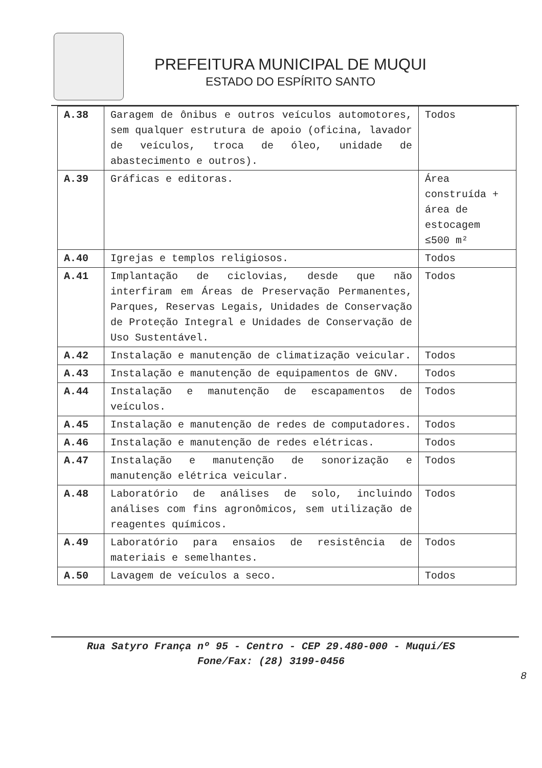PREFEITURA MUNICIPAL DE MUQUI
ESTADO DO ESPÍRITO SANTO
| A.38 | Garagem de ônibus e outros veículos automotores, sem qualquer estrutura de apoio (oficina, lavador de veículos, troca de óleo, unidade de abastecimento e outros). | Todos |
| A.39 | Gráficas e editoras. | Área construída + área de estocagem ≤500 m² |
| A.40 | Igrejas e templos religiosos. | Todos |
| A.41 | Implantação de ciclovias, desde que não interfiram em Áreas de Preservação Permanentes, Parques, Reservas Legais, Unidades de Conservação de Proteção Integral e Unidades de Conservação de Uso Sustentável. | Todos |
| A.42 | Instalação e manutenção de climatização veicular. | Todos |
| A.43 | Instalação e manutenção de equipamentos de GNV. | Todos |
| A.44 | Instalação e manutenção de escapamentos de veículos. | Todos |
| A.45 | Instalação e manutenção de redes de computadores. | Todos |
| A.46 | Instalação e manutenção de redes elétricas. | Todos |
| A.47 | Instalação e manutenção de sonorização e manutenção elétrica veicular. | Todos |
| A.48 | Laboratório de análises de solo, incluindo análises com fins agronômicos, sem utilização de reagentes químicos. | Todos |
| A.49 | Laboratório para ensaios de resistência de materiais e semelhantes. | Todos |
| A.50 | Lavagem de veículos a seco. | Todos |
Rua Satyro França nº 95 - Centro - CEP 29.480-000 - Muqui/ES
Fone/Fax: (28) 3199-0456
8